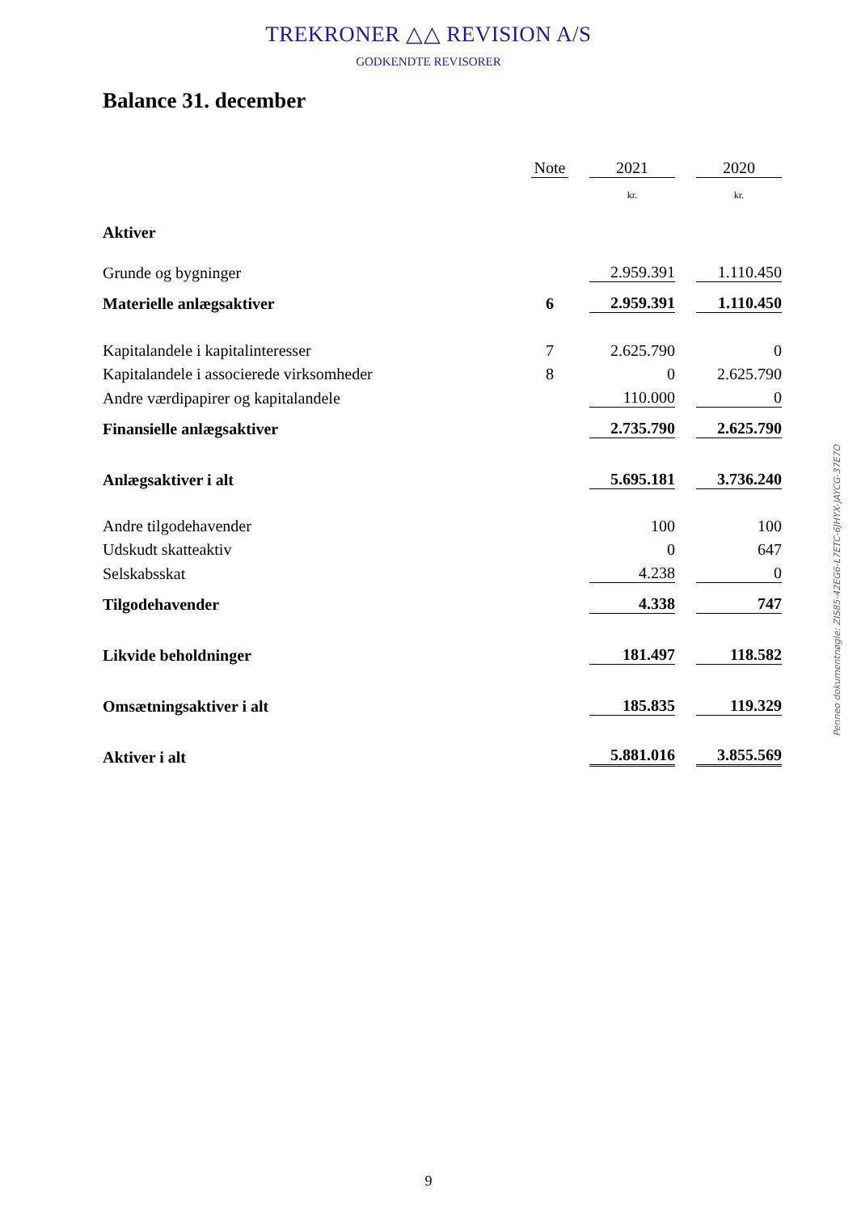TREKRONER △△ REVISION A/S
GODKENDTE REVISORER
Balance 31. december
| | Note | | 2021 | | 2020 |
| | | | kr. | | kr. |
| Aktiver | | | | | |
| Grunde og bygninger | | | 2.959.391 | | 1.110.450 |
| Materielle anlægsaktiver | 6 | | 2.959.391 | | 1.110.450 |
| Kapitalandele i kapitalinteresser | 7 | | 2.625.790 | | 0 |
| Kapitalandele i associerede virksomheder | 8 | | 0 | | 2.625.790 |
| Andre værdipapirer og kapitalandele | | | 110.000 | | 0 |
| Finansielle anlægsaktiver | | | 2.735.790 | | 2.625.790 |
| Anlægsaktiver i alt | | | 5.695.181 | | 3.736.240 |
| Andre tilgodehavender | | | 100 | | 100 |
| Udskudt skatteaktiv | | | 0 | | 647 |
| Selskabsskat | | | 4.238 | | 0 |
| Tilgodehavender | | | 4.338 | | 747 |
| Likvide beholdninger | | | 181.497 | | 118.582 |
| Omsætningsaktiver i alt | | | 185.835 | | 119.329 |
| Aktiver i alt | | | 5.881.016 | | 3.855.569 |
Penneo dokumentnøgle: ZIS85-42EG6-L7ETC-6JHYX-JAYCG-37E7O
9